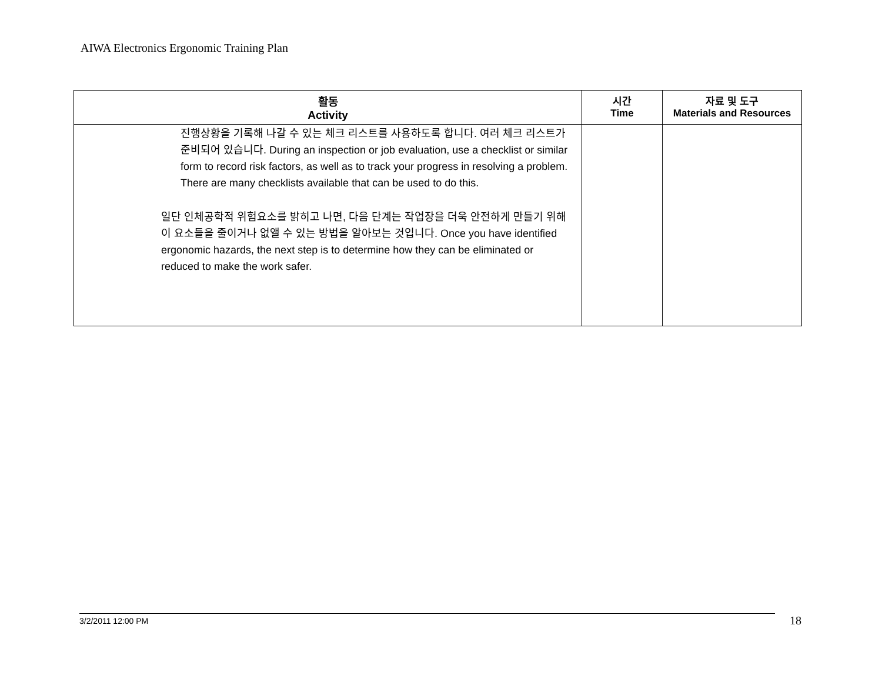AIWA Electronics Ergonomic Training Plan
| 활동 Activity | 시간 Time | 자료 및 도구 Materials and Resources |
| --- | --- | --- |
| 진행상황을 기록해 나갈 수 있는 체크 리스트를 사용하도록 합니다. 여러 체크 리스트가 준비되어 있습니다. During an inspection or job evaluation, use a checklist or similar form to record risk factors, as well as to track your progress in resolving a problem. There are many checklists available that can be used to do this. 일단 인체공학적 위험요소를 밝히고 나면, 다음 단계는 작업장을 더욱 안전하게 만들기 위해 이 요소들을 줄이거나 없앨 수 있는 방법을 알아보는 것입니다. Once you have identified ergonomic hazards, the next step is to determine how they can be eliminated or reduced to make the work safer. | | |
3/2/2011 12:00 PM 18